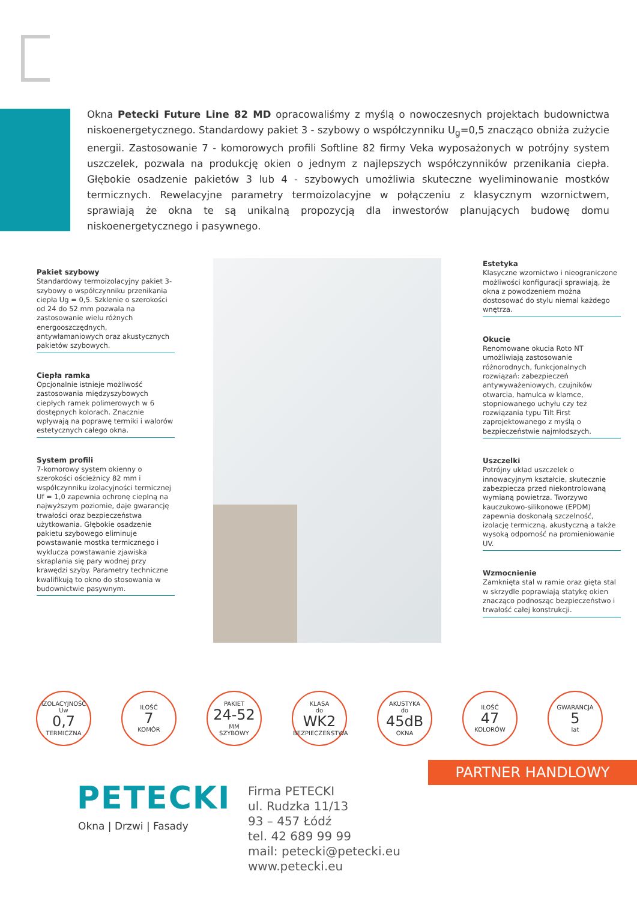Okna Petecki Future Line 82 MD opracowaliśmy z myślą o nowoczesnych projektach budownictwa niskoenergetycznego. Standardowy pakiet 3 - szybowy o współczynniku U<sub>g</sub>=0,5 znacząco obniża zużycie energii. Zastosowanie 7 - komorowych profili Softline 82 firmy Veka wyposażonych w potrójny system uszczelek, pozwala na produkcję okien o jednym z najlepszych współczynników przenikania ciepła. Głębokie osadzenie pakietów 3 lub 4 - szybowych umożliwia skuteczne wyeliminowanie mostków termicznych. Rewelacyjne parametry termoizolacyjne w połączeniu z klasycznym wzornictwem, sprawiają że okna te są unikalną propozycją dla inwestorów planujących budowę domu niskoenergetycznego i pasywnego.
Pakiet szybowy
Standardowy termoizolacyjny pakiet 3-szybowy o współczynniku przenikania ciepła Ug = 0,5. Szklenie o szerokości od 24 do 52 mm pozwala na zastosowanie wielu różnych energooszczędnych, antywłamaniowych oraz akustycznych pakietów szybowych.
Ciepła ramka
Opcjonalnie istnieje możliwość zastosowania międzyszybowych ciepłych ramek polimerowych w 6 dostępnych kolorach. Znacznie wpływają na poprawę termiki i walorów estetycznych całego okna.
System profili
7-komorowy system okienny o szerokości ościeżnicy 82 mm i współczynniku izolacyjności termicznej Uf = 1,0 zapewnia ochronę cieplną na najwyższym poziomie, daje gwarancję trwałości oraz bezpieczeństwa użytkowania. Głębokie osadzenie pakietu szybowego eliminuje powstawanie mostka termicznego i wyklucza powstawanie zjawiska skraplania się pary wodnej przy krawędzi szyby. Parametry techniczne kwalifikują to okno do stosowania w budownictwie pasywnym.
Estetyka
Klasyczne wzornictwo i nieograniczone możliwości konfiguracji sprawiają, że okna z powodzeniem można dostosować do stylu niemal każdego wnętrza.
Okucie
Renomowane okucia Roto NT umożliwiają zastosowanie różnorodnych, funkcjonalnych rozwiązań: zabezpieczeń antywyważeniowych, czujników otwarcia, hamulca w klamce, stopniowanego uchyłu czy też rozwiązania typu Tilt First zaprojektowanego z myślą o bezpieczeństwie najmłodszych.
Uszczelki
Potrójny układ uszczelek o innowacyjnym kształcie, skutecznie zabezpiecza przed niekontrolowaną wymianą powietrza. Tworzywo kauczukowo-silikonowe (EPDM) zapewnia doskonałą szczelność, izolację termiczną, akustyczną a także wysoką odporność na promieniowanie UV.
Wzmocnienie
Zamknięta stal w ramie oraz gięta stal w skrzydle poprawiają statykę okien znacząco podnosząc bezpieczeństwo i trwałość całej konstrukcji.
IZOLACYJNOŚĆ
Uw
0,7
TERMICZNA
ILOŚĆ
7
KOMÓR
PAKIET
24-52
MM
SZYBOWY
KLASA
do
WK2
BEZPIECZEŃSTWA
AKUSTYKA
do
45dB
OKNA
ILOŚĆ
47
KOLORÓW
GWARANCJA
5
lat
PARTNER HANDLOWY
PETECKI
Okna | Drzwi | Fasady
Firma PETECKI
ul. Rudzka 11/13
93 – 457 Łódź
tel. 42 689 99 99
mail: petecki@petecki.eu
www.petecki.eu